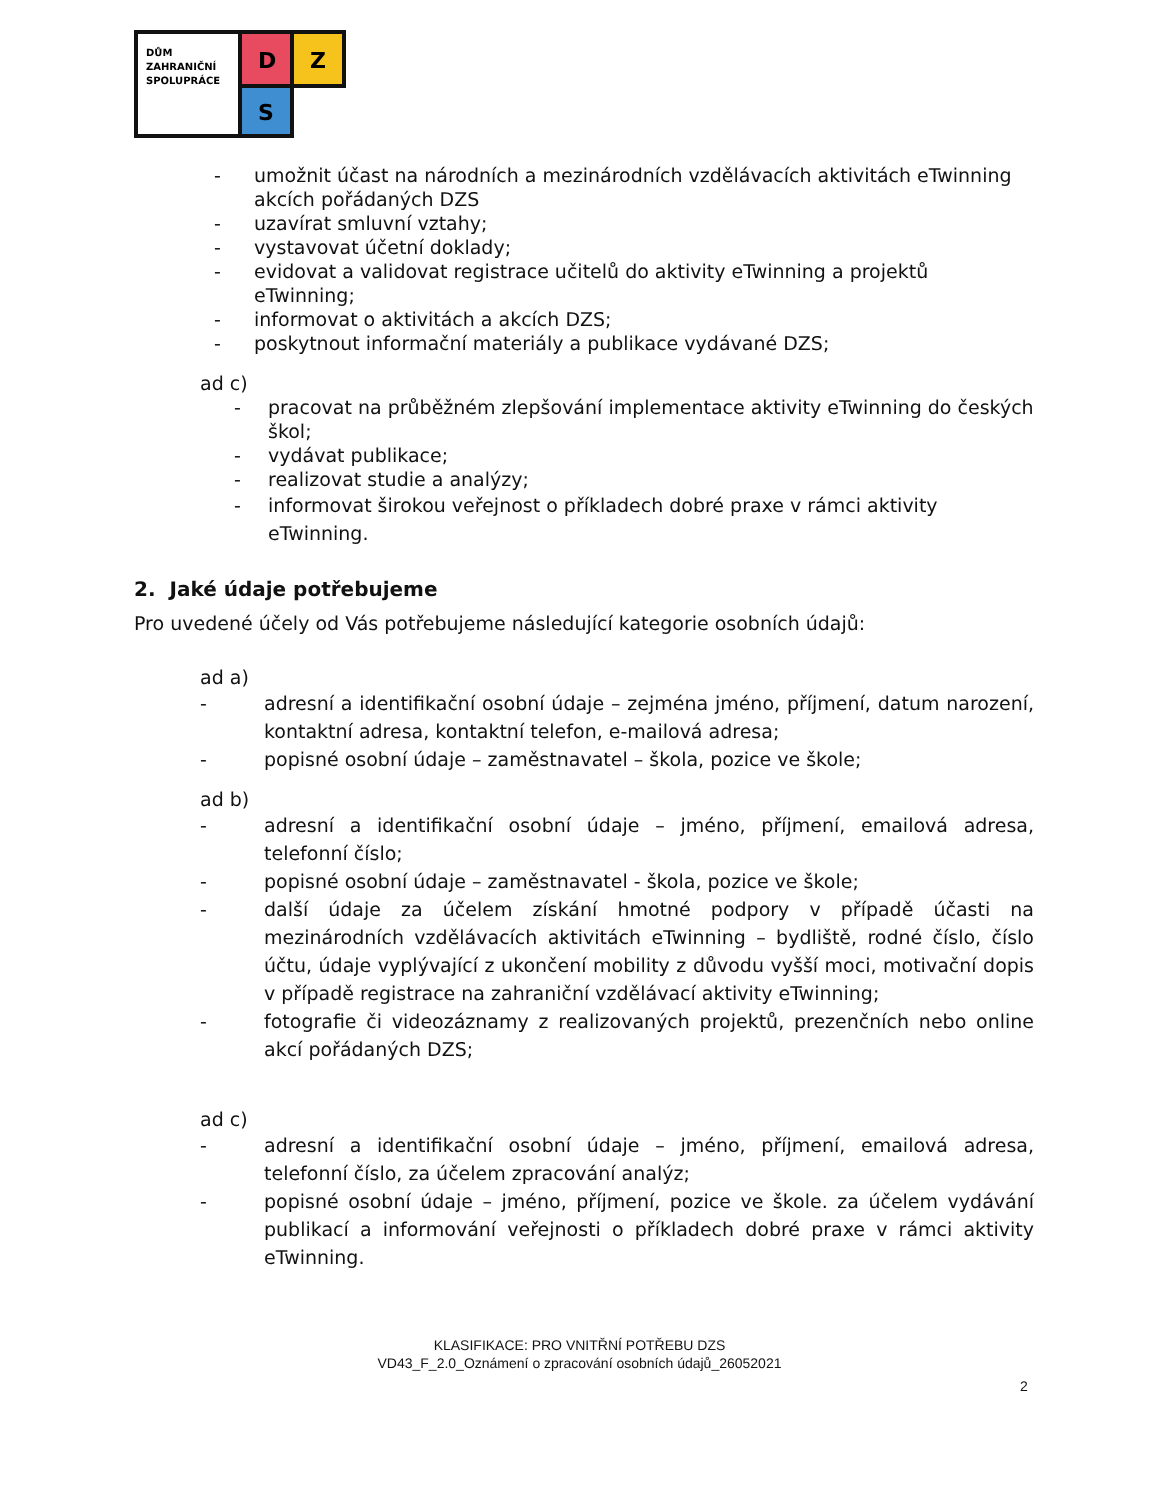DŮM
ZAHRANIČNÍ
SPOLUPRÁCE
D
Z
S
- umožnit účast na národních a mezinárodních vzdělávacích aktivitách eTwinning akcích pořádaných DZS
- uzavírat smluvní vztahy;
- vystavovat účetní doklady;
- evidovat a validovat registrace učitelů do aktivity eTwinning a projektů eTwinning;
- informovat o aktivitách a akcích DZS;
- poskytnout informační materiály a publikace vydávané DZS;
ad c)
- pracovat na průběžném zlepšování implementace aktivity eTwinning do českých škol;
- vydávat publikace;
- realizovat studie a analýzy;
- informovat širokou veřejnost o příkladech dobré praxe v rámci aktivity eTwinning.
2. Jaké údaje potřebujeme
Pro uvedené účely od Vás potřebujeme následující kategorie osobních údajů:
ad a)
- adresní a identifikační osobní údaje – zejména jméno, příjmení, datum narození, kontaktní adresa, kontaktní telefon, e-mailová adresa;
- popisné osobní údaje – zaměstnavatel – škola, pozice ve škole;
ad b)
- adresní a identifikační osobní údaje – jméno, příjmení, emailová adresa, telefonní číslo;
- popisné osobní údaje – zaměstnavatel - škola, pozice ve škole;
- další údaje za účelem získání hmotné podpory v případě účasti na mezinárodních vzdělávacích aktivitách eTwinning – bydliště, rodné číslo, číslo účtu, údaje vyplývající z ukončení mobility z důvodu vyšší moci, motivační dopis v případě registrace na zahraniční vzdělávací aktivity eTwinning;
- fotografie či videozáznamy z realizovaných projektů, prezenčních nebo online akcí pořádaných DZS;
ad c)
- adresní a identifikační osobní údaje – jméno, příjmení, emailová adresa, telefonní číslo, za účelem zpracování analýz;
- popisné osobní údaje – jméno, příjmení, pozice ve škole. za účelem vydávání publikací a informování veřejnosti o příkladech dobré praxe v rámci aktivity eTwinning.
KLASIFIKACE: PRO VNITŘNÍ POTŘEBU DZS
VD43_F_2.0_Oznámení o zpracování osobních údajů_26052021
2